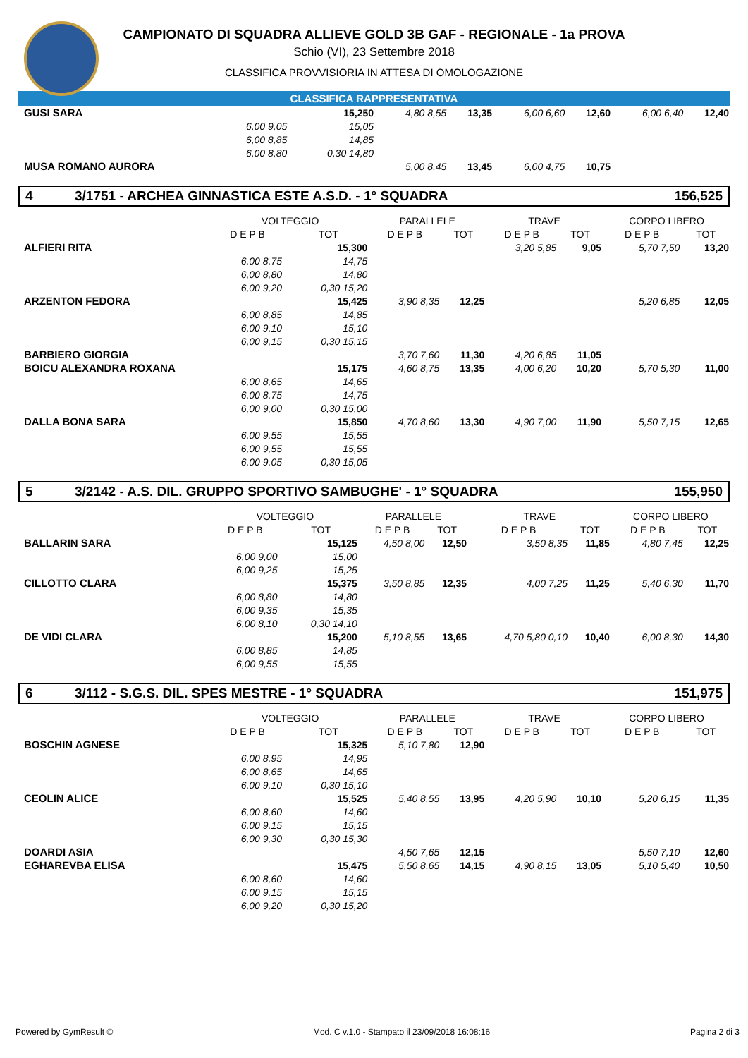CAMPIONATO DI SQUADRA ALLIEVE GOLD 3B GAF - REGIONALE - 1a PROVA
Schio (VI), 23 Settembre 2018
CLASSIFICA PROVVISIORIA IN ATTESA DI OMOLOGAZIONE
CLASSIFICA RAPPRESENTATIVA
| GUSI SARA | | | 15,250 | 4,80 8,55 | 13,35 | 6,00 6,60 | 12,60 | 6,00 6,40 | 12,40 |
| | 6,00 9,05 | | 15,05 | | | | | | |
| | 6,00 8,85 | | 14,85 | | | | | | |
| | 6,00 8,80 | | 0,30 14,80 | | | | | | |
| MUSA ROMANO AURORA | | | | 5,00 8,45 | 13,45 | 6,00 4,75 | 10,75 | | |
4 3/1751 - ARCHEA GINNASTICA ESTE A.S.D. - 1° SQUADRA 156,525
| | VOLTEGGIO | | | PARALLELE | | TRAVE | | CORPO LIBERO | |
| --- | --- | --- | --- | --- | --- | --- | --- | --- | --- |
| | D E P B | | TOT | D E P B | TOT | D E P B | TOT | D E P B | TOT |
| ALFIERI RITA | | | 15,300 | | | 3,20 5,85 | 9,05 | 5,70 7,50 | 13,20 |
| | 6,00 8,75 | | 14,75 | | | | | | |
| | 6,00 8,80 | | 14,80 | | | | | | |
| | 6,00 9,20 | | 0,30 15,20 | | | | | | |
| ARZENTON FEDORA | | | 15,425 | 3,90 8,35 | 12,25 | | | 5,20 6,85 | 12,05 |
| | 6,00 8,85 | | 14,85 | | | | | | |
| | 6,00 9,10 | | 15,10 | | | | | | |
| | 6,00 9,15 | | 0,30 15,15 | | | | | | |
| BARBIERO GIORGIA | | | | 3,70 7,60 | 11,30 | 4,20 6,85 | 11,05 | | |
| BOICU ALEXANDRA ROXANA | | | 15,175 | 4,60 8,75 | 13,35 | 4,00 6,20 | 10,20 | 5,70 5,30 | 11,00 |
| | 6,00 8,65 | | 14,65 | | | | | | |
| | 6,00 8,75 | | 14,75 | | | | | | |
| | 6,00 9,00 | | 0,30 15,00 | | | | | | |
| DALLA BONA SARA | | | 15,850 | 4,70 8,60 | 13,30 | 4,90 7,00 | 11,90 | 5,50 7,15 | 12,65 |
| | 6,00 9,55 | | 15,55 | | | | | | |
| | 6,00 9,55 | | 15,55 | | | | | | |
| | 6,00 9,05 | | 0,30 15,05 | | | | | | |
5 3/2142 - A.S. DIL. GRUPPO SPORTIVO SAMBUGHE' - 1° SQUADRA 155,950
| | VOLTEGGIO | | | PARALLELE | | TRAVE | | CORPO LIBERO | |
| --- | --- | --- | --- | --- | --- | --- | --- | --- | --- |
| | D E P B | | TOT | D E P B | TOT | D E P B | TOT | D E P B | TOT |
| BALLARIN SARA | | | 15,125 | 4,50 8,00 | 12,50 | 3,50 8,35 | 11,85 | 4,80 7,45 | 12,25 |
| | 6,00 9,00 | | 15,00 | | | | | | |
| | 6,00 9,25 | | 15,25 | | | | | | |
| CILLOTTO CLARA | | | 15,375 | 3,50 8,85 | 12,35 | 4,00 7,25 | 11,25 | 5,40 6,30 | 11,70 |
| | 6,00 8,80 | | 14,80 | | | | | | |
| | 6,00 9,35 | | 15,35 | | | | | | |
| | 6,00 8,10 | | 0,30 14,10 | | | | | | |
| DE VIDI CLARA | | | 15,200 | 5,10 8,55 | 13,65 | 4,70 5,80 0,10 | 10,40 | 6,00 8,30 | 14,30 |
| | 6,00 8,85 | | 14,85 | | | | | | |
| | 6,00 9,55 | | 15,55 | | | | | | |
6 3/112 - S.G.S. DIL. SPES MESTRE - 1° SQUADRA 151,975
| | VOLTEGGIO | | | PARALLELE | | TRAVE | | CORPO LIBERO | |
| --- | --- | --- | --- | --- | --- | --- | --- | --- | --- |
| | D E P B | | TOT | D E P B | TOT | D E P B | TOT | D E P B | TOT |
| BOSCHIN AGNESE | | | 15,325 | 5,10 7,80 | 12,90 | | | | |
| | 6,00 8,95 | | 14,95 | | | | | | |
| | 6,00 8,65 | | 14,65 | | | | | | |
| | 6,00 9,10 | | 0,30 15,10 | | | | | | |
| CEOLIN ALICE | | | 15,525 | 5,40 8,55 | 13,95 | 4,20 5,90 | 10,10 | 5,20 6,15 | 11,35 |
| | 6,00 8,60 | | 14,60 | | | | | | |
| | 6,00 9,15 | | 15,15 | | | | | | |
| | 6,00 9,30 | | 0,30 15,30 | | | | | | |
| DOARDI ASIA | | | | 4,50 7,65 | 12,15 | | | 5,50 7,10 | 12,60 |
| EGHAREVBA ELISA | | | 15,475 | 5,50 8,65 | 14,15 | 4,90 8,15 | 13,05 | 5,10 5,40 | 10,50 |
| | 6,00 8,60 | | 14,60 | | | | | | |
| | 6,00 9,15 | | 15,15 | | | | | | |
| | 6,00 9,20 | | 0,30 15,20 | | | | | | |
Powered by GymResult © Mod. C v.1.0 - Stampato il 23/09/2018 16:08:16 Pagina 2 di 3